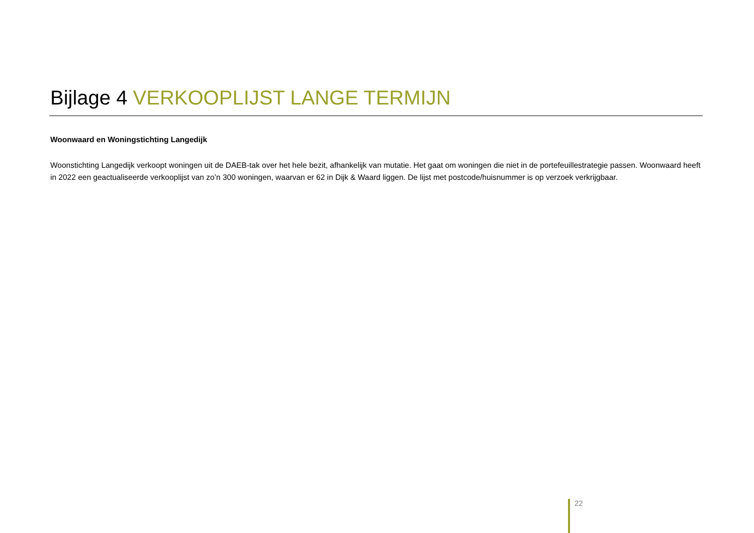Bijlage 4 VERKOOPLIJST LANGE TERMIJN
Woonwaard en Woningstichting Langedijk
Woonstichting Langedijk verkoopt woningen uit de DAEB-tak over het hele bezit, afhankelijk van mutatie. Het gaat om woningen die niet in de portefeuillestrategie passen. Woonwaard heeft in 2022 een geactualiseerde verkooplijst van zo’n 300 woningen, waarvan er 62 in Dijk & Waard liggen. De lijst met postcode/huisnummer is op verzoek verkrijgbaar.
22